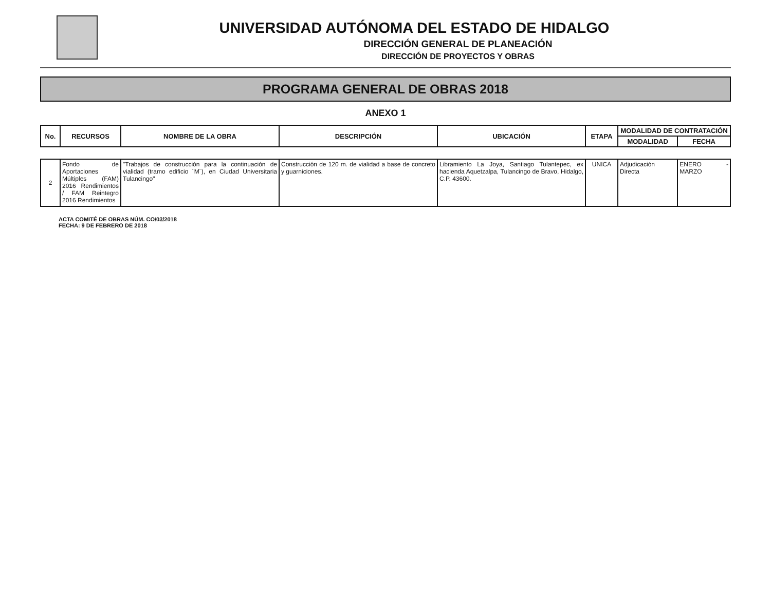UNIVERSIDAD AUTÓNOMA DEL ESTADO DE HIDALGO
DIRECCIÓN GENERAL DE PLANEACIÓN
DIRECCIÓN DE PROYECTOS Y OBRAS
PROGRAMA GENERAL DE OBRAS 2018
ANEXO 1
| No. | RECURSOS | NOMBRE DE LA OBRA | DESCRIPCIÓN | UBICACIÓN | ETAPA | MODALIDAD DE CONTRATACIÓN | |
| --- | --- | --- | --- | --- | --- | --- | --- |
| | | | | | | MODALIDAD | FECHA |
| 2 | Fondo de Aportaciones Múltiples (FAM) 2016 Rendimientos / FAM Reintegro 2016 Rendimientos | "Trabajos de construcción para la continuación de vialidad (tramo edificio ´M´), en Ciudad Universitaria Tulancingo" | Construcción de 120 m. de vialidad a base de concreto y guarniciones. | Libramiento La Joya, Santiago Tulantepec, ex hacienda Aquetzalpa, Tulancingo de Bravo, Hidalgo, C.P. 43600. | UNICA | Adjudicación Directa | ENERO - MARZO |
ACTA COMITÉ DE OBRAS NÚM. CO/03/2018
FECHA: 9 DE FEBRERO DE 2018